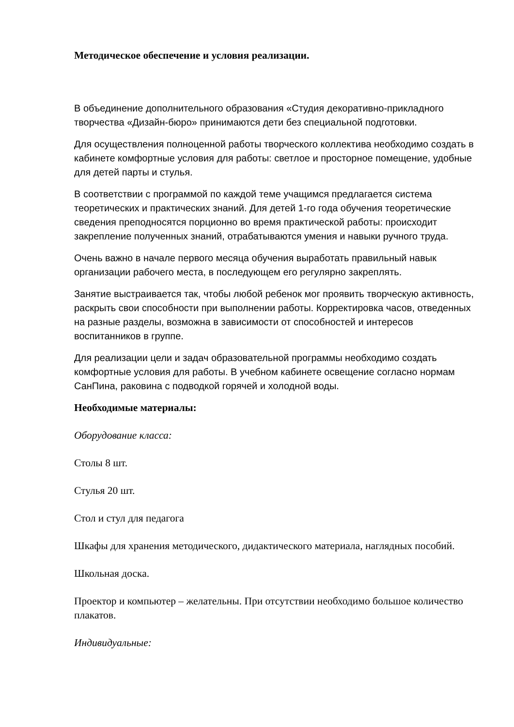Методическое обеспечение и условия реализации.
В объединение дополнительного образования «Студия декоративно-прикладного творчества «Дизайн-бюро» принимаются дети без специальной подготовки.
Для осуществления полноценной работы творческого коллектива необходимо создать в кабинете комфортные условия для работы: светлое и просторное помещение, удобные для детей парты и стулья.
В соответствии с программой по каждой теме учащимся предлагается система теоретических и практических знаний. Для детей 1-го года обучения теоретические сведения преподносятся порционно во время практической работы: происходит закрепление полученных знаний, отрабатываются умения и навыки ручного труда.
Очень важно в начале первого месяца обучения выработать правильный навык организации рабочего места, в последующем его регулярно закреплять.
Занятие выстраивается так, чтобы любой ребенок мог проявить творческую активность, раскрыть свои способности при выполнении работы. Корректировка часов, отведенных на разные разделы, возможна в зависимости от способностей и интересов воспитанников в группе.
Для реализации цели и задач образовательной программы необходимо создать комфортные условия для работы. В учебном кабинете освещение согласно нормам СанПина, раковина с подводкой горячей и холодной воды.
Необходимые материалы:
Оборудование класса:
Столы 8 шт.
Стулья 20 шт.
Стол и стул для педагога
Шкафы для хранения методического, дидактического материала, наглядных пособий.
Школьная доска.
Проектор и компьютер – желательны. При отсутствии необходимо большое количество плакатов.
Индивидуальные: